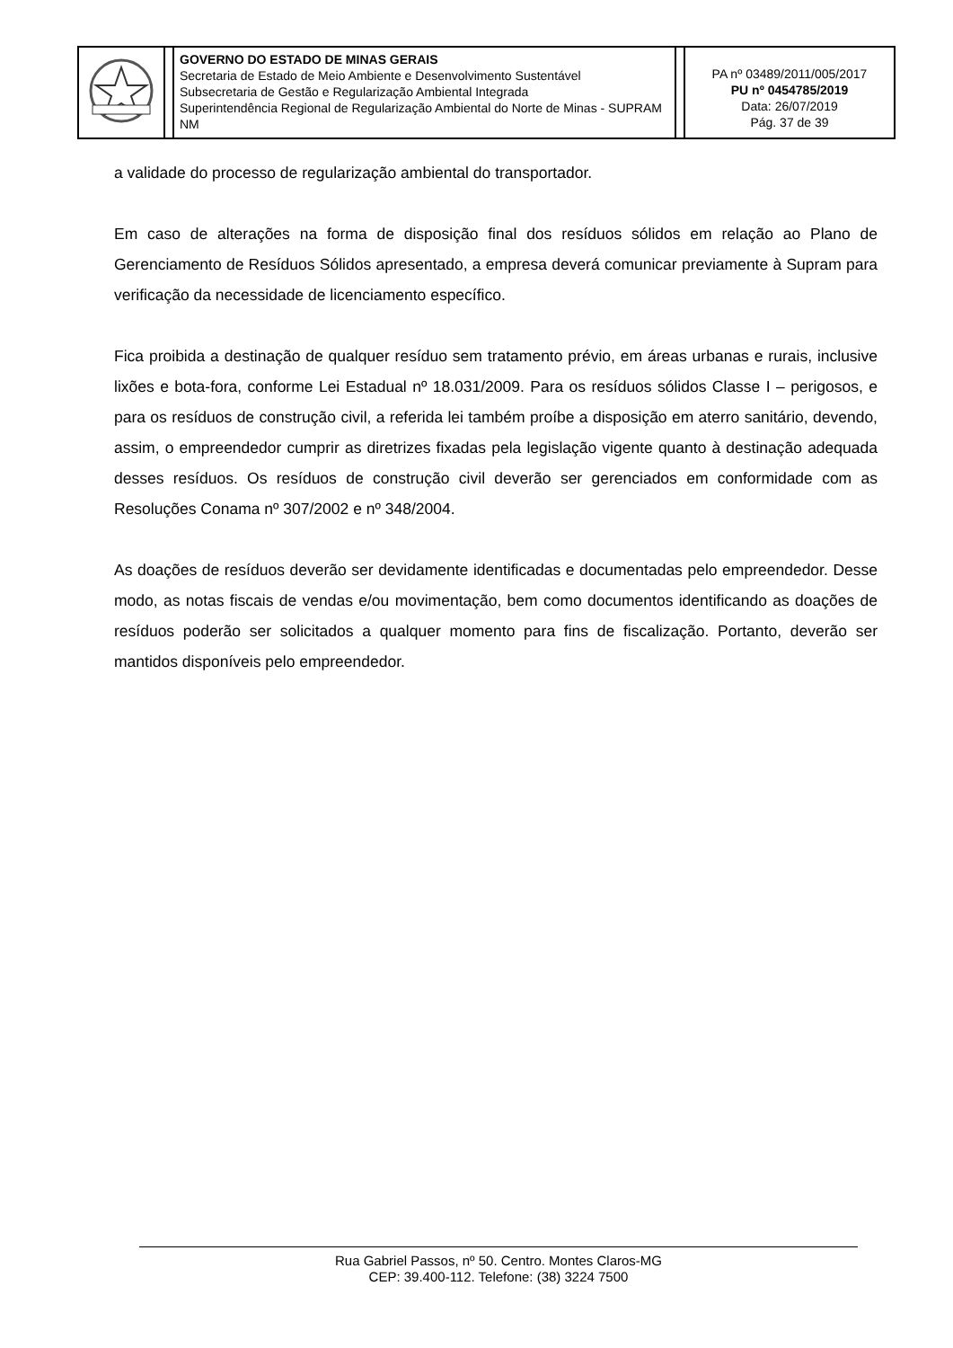| | | GOVERNO DO ESTADO DE MINAS GERAIS Secretaria de Estado de Meio Ambiente e Desenvolvimento Sustentável Subsecretaria de Gestão e Regularização Ambiental Integrada Superintendência Regional de Regularização Ambiental do Norte de Minas - SUPRAM NM | | PA nº 03489/2011/005/2017 PU nº 0454785/2019 Data: 26/07/2019 Pág. 37 de 39 |
a validade do processo de regularização ambiental do transportador.
Em caso de alterações na forma de disposição final dos resíduos sólidos em relação ao Plano de Gerenciamento de Resíduos Sólidos apresentado, a empresa deverá comunicar previamente à Supram para verificação da necessidade de licenciamento específico.
Fica proibida a destinação de qualquer resíduo sem tratamento prévio, em áreas urbanas e rurais, inclusive lixões e bota-fora, conforme Lei Estadual nº 18.031/2009. Para os resíduos sólidos Classe I – perigosos, e para os resíduos de construção civil, a referida lei também proíbe a disposição em aterro sanitário, devendo, assim, o empreendedor cumprir as diretrizes fixadas pela legislação vigente quanto à destinação adequada desses resíduos. Os resíduos de construção civil deverão ser gerenciados em conformidade com as Resoluções Conama nº 307/2002 e nº 348/2004.
As doações de resíduos deverão ser devidamente identificadas e documentadas pelo empreendedor. Desse modo, as notas fiscais de vendas e/ou movimentação, bem como documentos identificando as doações de resíduos poderão ser solicitados a qualquer momento para fins de fiscalização. Portanto, deverão ser mantidos disponíveis pelo empreendedor.
Rua Gabriel Passos, nº 50. Centro. Montes Claros-MG
CEP: 39.400-112. Telefone: (38) 3224 7500